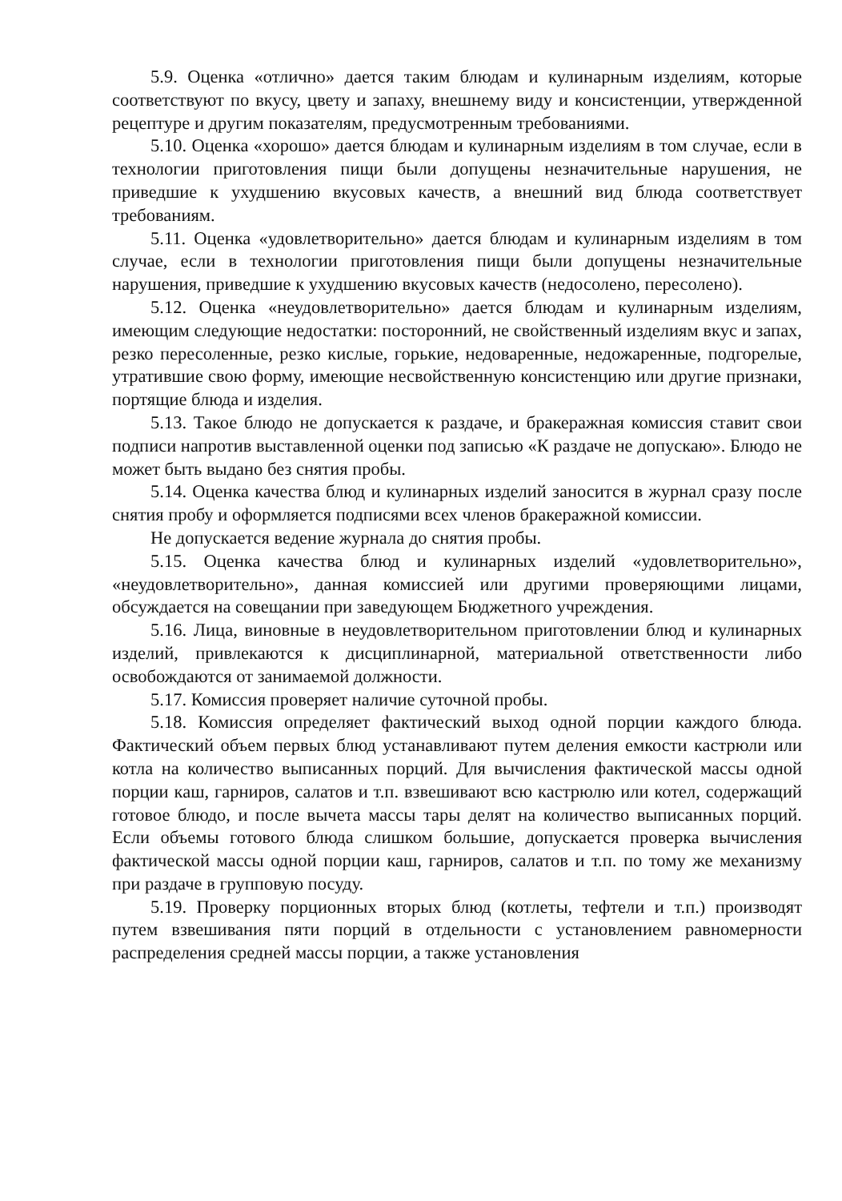5.9. Оценка «отлично» дается таким блюдам и кулинарным изделиям, которые соответствуют по вкусу, цвету и запаху, внешнему виду и консистенции, утвержденной рецептуре и другим показателям, предусмотренным требованиями.
5.10. Оценка «хорошо» дается блюдам и кулинарным изделиям в том случае, если в технологии приготовления пищи были допущены незначительные нарушения, не приведшие к ухудшению вкусовых качеств, а внешний вид блюда соответствует требованиям.
5.11. Оценка «удовлетворительно» дается блюдам и кулинарным изделиям в том случае, если в технологии приготовления пищи были допущены незначительные нарушения, приведшие к ухудшению вкусовых качеств (недосолено, пересолено).
5.12. Оценка «неудовлетворительно» дается блюдам и кулинарным изделиям, имеющим следующие недостатки: посторонний, не свойственный изделиям вкус и запах, резко пересоленные, резко кислые, горькие, недоваренные, недожаренные, подгорелые, утратившие свою форму, имеющие несвойственную консистенцию или другие признаки, портящие блюда и изделия.
5.13. Такое блюдо не допускается к раздаче, и бракеражная комиссия ставит свои подписи напротив выставленной оценки под записью «К раздаче не допускаю». Блюдо не может быть выдано без снятия пробы.
5.14. Оценка качества блюд и кулинарных изделий заносится в журнал сразу после снятия пробу и оформляется подписями всех членов бракеражной комиссии.
Не допускается ведение журнала до снятия пробы.
5.15. Оценка качества блюд и кулинарных изделий «удовлетворительно», «неудовлетворительно», данная комиссией или другими проверяющими лицами, обсуждается на совещании при заведующем Бюджетного учреждения.
5.16. Лица, виновные в неудовлетворительном приготовлении блюд и кулинарных изделий, привлекаются к дисциплинарной, материальной ответственности либо освобождаются от занимаемой должности.
5.17. Комиссия проверяет наличие суточной пробы.
5.18. Комиссия определяет фактический выход одной порции каждого блюда. Фактический объем первых блюд устанавливают путем деления емкости кастрюли или котла на количество выписанных порций. Для вычисления фактической массы одной порции каш, гарниров, салатов и т.п. взвешивают всю кастрюлю или котел, содержащий готовое блюдо, и после вычета массы тары делят на количество выписанных порций. Если объемы готового блюда слишком большие, допускается проверка вычисления фактической массы одной порции каш, гарниров, салатов и т.п. по тому же механизму при раздаче в групповую посуду.
5.19. Проверку порционных вторых блюд (котлеты, тефтели и т.п.) производят путем взвешивания пяти порций в отдельности с установлением равномерности распределения средней массы порции, а также установления